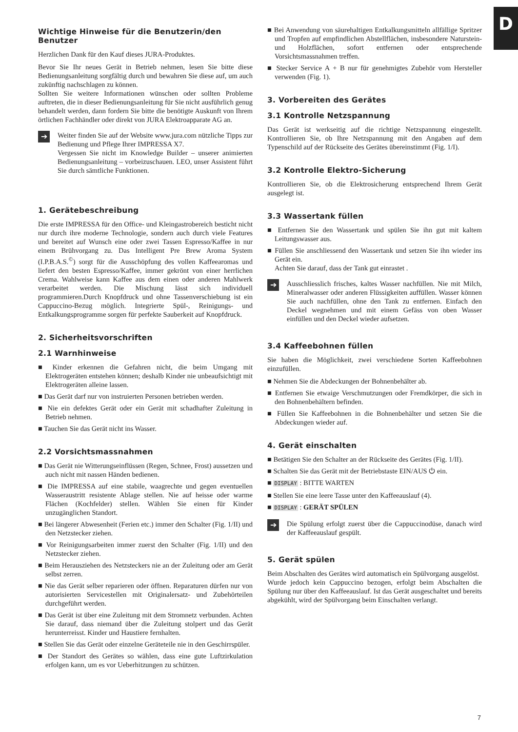D
Wichtige Hinweise für die Benutzerin/den Benutzer
Herzlichen Dank für den Kauf dieses JURA-Produktes.
Bevor Sie Ihr neues Gerät in Betrieb nehmen, lesen Sie bitte diese Bedienungsanleitung sorgfältig durch und bewahren Sie diese auf, um auch zukünftig nachschlagen zu können.
Sollten Sie weitere Informationen wünschen oder sollten Probleme auftreten, die in dieser Bedienungsanleitung für Sie nicht ausführlich genug behandelt werden, dann fordern Sie bitte die benötigte Auskunft von Ihrem örtlichen Fachhändler oder direkt von JURA Elektroapparate AG an.
➔
Weiter finden Sie auf der Website www.jura.com nützliche Tipps zur Bedienung und Pflege Ihrer IMPRESSA X7.
Vergessen Sie nicht im Knowledge Builder – unserer animierten Bedienungsanleitung – vorbeizuschauen. LEO, unser Assistent führt Sie durch sämtliche Funktionen.
1. Gerätebeschreibung
Die erste IMPRESSA für den Office- und Kleingastrobereich besticht nicht nur durch ihre moderne Technologie, sondern auch durch viele Features und bereitet auf Wunsch eine oder zwei Tassen Espresso/Kaffee in nur einem Brühvorgang zu. Das Intelligent Pre Brew Aroma System (I.P.B.A.S.<sup>©</sup>) sorgt für die Ausschöpfung des vollen Kaffeearomas und liefert den besten Espresso/Kaffee, immer gekrönt von einer herrlichen Crema. Wahlweise kann Kaffee aus dem einen oder anderen Mahlwerk verarbeitet werden. Die Mischung lässt sich individuell programmieren.Durch Knopfdruck und ohne Tassenverschiebung ist ein Cappuccino-Bezug möglich. Integrierte Spül-, Reinigungs- und Entkalkungsprogramme sorgen für perfekte Sauberkeit auf Knopfdruck.
2. Sicherheitsvorschriften
2.1 Warnhinweise
■ Kinder erkennen die Gefahren nicht, die beim Umgang mit Elektrogeräten entstehen können; deshalb Kinder nie unbeaufsichtigt mit Elektrogeräten alleine lassen.
■ Das Gerät darf nur von instruierten Personen betrieben werden.
■ Nie ein defektes Gerät oder ein Gerät mit schadhafter Zuleitung in Betrieb nehmen.
■ Tauchen Sie das Gerät nicht ins Wasser.
2.2 Vorsichtsmassnahmen
■ Das Gerät nie Witterungseinflüssen (Regen, Schnee, Frost) aussetzen und auch nicht mit nassen Händen bedienen.
■ Die IMPRESSA auf eine stabile, waagrechte und gegen eventuellen Wasseraustritt resistente Ablage stellen. Nie auf heisse oder warme Flächen (Kochfelder) stellen. Wählen Sie einen für Kinder unzugänglichen Standort.
■ Bei längerer Abwesenheit (Ferien etc.) immer den Schalter (Fig. 1/II) und den Netzstecker ziehen.
■ Vor Reinigungsarbeiten immer zuerst den Schalter (Fig. 1/II) und den Netzstecker ziehen.
■ Beim Herausziehen des Netzsteckers nie an der Zuleitung oder am Gerät selbst zerren.
■ Nie das Gerät selber reparieren oder öffnen. Reparaturen dürfen nur von autorisierten Servicestellen mit Originalersatz- und Zubehörteilen durchgeführt werden.
■ Das Gerät ist über eine Zuleitung mit dem Stromnetz verbunden. Achten Sie darauf, dass niemand über die Zuleitung stolpert und das Gerät herunterreisst. Kinder und Haustiere fernhalten.
■ Stellen Sie das Gerät oder einzelne Geräteteile nie in den Geschirrspüler.
■ Der Standort des Gerätes so wählen, dass eine gute Luftzirkulation erfolgen kann, um es vor Ueberhitzungen zu schützen.
■ Bei Anwendung von säurehaltigen Entkalkungsmitteln allfällige Spritzer und Tropfen auf empfindlichen Abstellflächen, insbesondere Naturstein- und Holzflächen, sofort entfernen oder entsprechende Vorsichtsmassnahmen treffen.
■ Stecker Service A + B nur für genehmigtes Zubehör vom Hersteller verwenden (Fig. 1).
3. Vorbereiten des Gerätes
3.1 Kontrolle Netzspannung
Das Gerät ist werkseitig auf die richtige Netzspannung eingestellt. Kontrollieren Sie, ob Ihre Netzspannung mit den Angaben auf dem Typenschild auf der Rückseite des Gerätes übereinstimmt (Fig. 1/I).
3.2 Kontrolle Elektro-Sicherung
Kontrollieren Sie, ob die Elektrosicherung entsprechend Ihrem Gerät ausgelegt ist.
3.3 Wassertank füllen
■ Entfernen Sie den Wassertank und spülen Sie ihn gut mit kaltem Leitungswasser aus.
■ Füllen Sie anschliessend den Wassertank und setzen Sie ihn wieder ins Gerät ein.
Achten Sie darauf, dass der Tank gut einrastet .
➔
Ausschliesslich frisches, kaltes Wasser nachfüllen. Nie mit Milch, Mineralwasser oder anderen Flüssigkeiten auffüllen. Wasser können Sie auch nachfüllen, ohne den Tank zu entfernen. Einfach den Deckel wegnehmen und mit einem Gefäss von oben Wasser einfüllen und den Deckel wieder aufsetzen.
3.4 Kaffeebohnen füllen
Sie haben die Möglichkeit, zwei verschiedene Sorten Kaffeebohnen einzufüllen.
■ Nehmen Sie die Abdeckungen der Bohnenbehälter ab.
■ Entfernen Sie etwaige Verschmutzungen oder Fremdkörper, die sich in den Bohnenbehältern befinden.
■ Füllen Sie Kaffeebohnen in die Bohnenbehälter und setzen Sie die Abdeckungen wieder auf.
4. Gerät einschalten
■ Betätigen Sie den Schalter an der Rückseite des Gerätes (Fig. 1/II).
■ Schalten Sie das Gerät mit der Betriebstaste EIN/AUS ⏻ ein.
■ DISPLAY : BITTE WARTEN
■ Stellen Sie eine leere Tasse unter den Kaffeeauslauf (4).
■ DISPLAY : GERÄT SPÜLEN
➔
Die Spülung erfolgt zuerst über die Cappuccinodüse, danach wird der Kaffeeauslauf gespült.
5. Gerät spülen
Beim Abschalten des Gerätes wird automatisch ein Spülvorgang ausgelöst.
Wurde jedoch kein Cappuccino bezogen, erfolgt beim Abschalten die Spülung nur über den Kaffeeauslauf. Ist das Gerät ausgeschaltet und bereits abgekühlt, wird der Spülvorgang beim Einschalten verlangt.
7